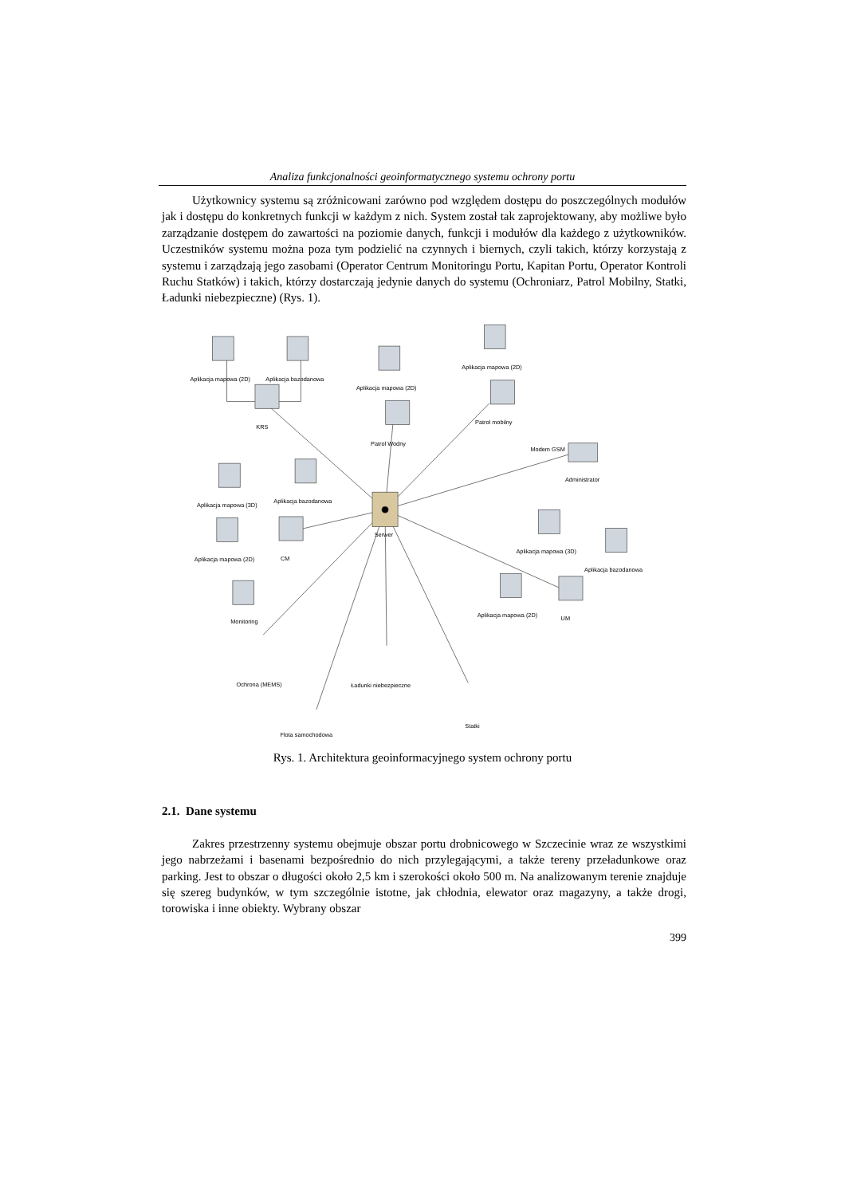Analiza funkcjonalności geoinformatycznego systemu ochrony portu
Użytkownicy systemu są zróżnicowani zarówno pod względem dostępu do poszczególnych modułów jak i dostępu do konkretnych funkcji w każdym z nich. System został tak zaprojektowany, aby możliwe było zarządzanie dostępem do zawartości na poziomie danych, funkcji i modułów dla każdego z użytkowników. Uczestników systemu można poza tym podzielić na czynnych i biernych, czyli takich, którzy korzystają z systemu i zarządzają jego zasobami (Operator Centrum Monitoringu Portu, Kapitan Portu, Operator Kontroli Ruchu Statków) i takich, którzy dostarczają jedynie danych do systemu (Ochroniarz, Patrol Mobilny, Statki, Ładunki niebezpieczne) (Rys. 1).
Aplikacja mapowa (2D)
Aplikacja bazodanowa
KRS
Aplikacja mapowa (2D)
Patrol Wodny
Aplikacja mapowa (2D)
Patrol mobilny
Modem GSM
Administrator
Aplikacja mapowa (3D)
Aplikacja bazodanowa
Serwer
Aplikacja mapowa (2D)
CM
Aplikacja mapowa (3D)
Aplikacja bazodanowa
Aplikacja mapowa (2D)
UM
Monitoring
Ochrona (MEMS)
Ładunki niebezpieczne
Statki
Flota samochodowa
Rys. 1. Architektura geoinformacyjnego system ochrony portu
2.1. Dane systemu
Zakres przestrzenny systemu obejmuje obszar portu drobnicowego w Szczecinie wraz ze wszystkimi jego nabrzeżami i basenami bezpośrednio do nich przylegającymi, a także tereny przeładunkowe oraz parking. Jest to obszar o długości około 2,5 km i szerokości około 500 m. Na analizowanym terenie znajduje się szereg budynków, w tym szczególnie istotne, jak chłodnia, elewator oraz magazyny, a także drogi, torowiska i inne obiekty. Wybrany obszar
399